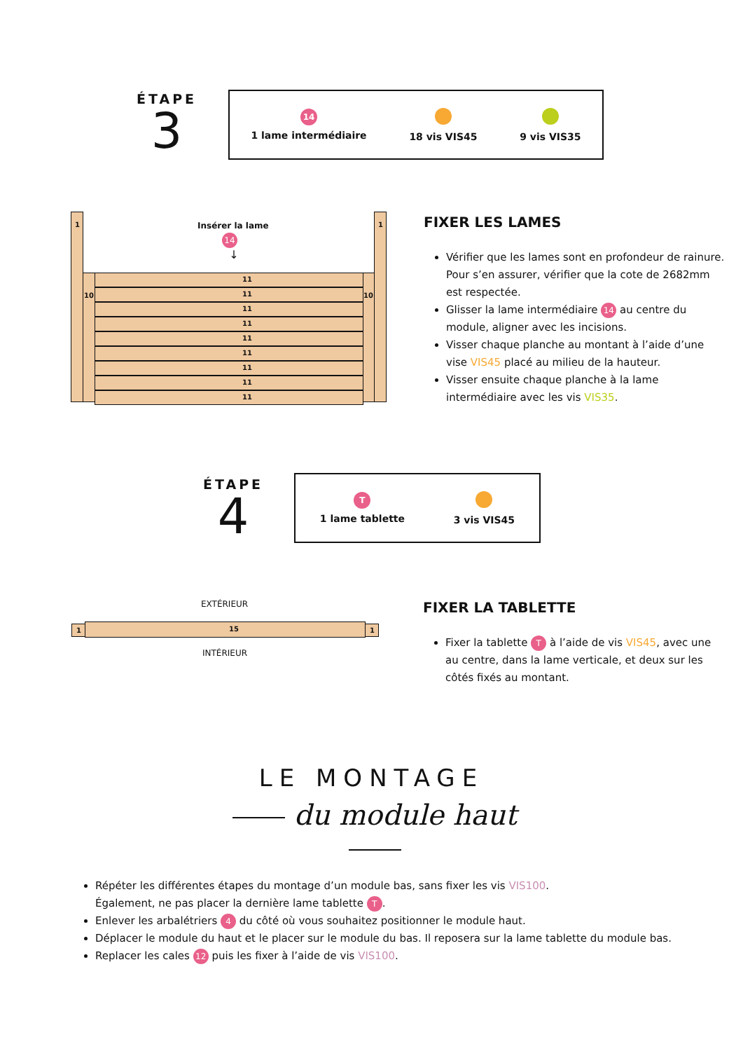ÉTAPE
3
14
1 lame intermédiaire
18 vis VIS45
9 vis VIS35
1 1
Insérer la lame
14
↓
10 10
11
11
11
11
11
11
11
11
11
FIXER LES LAMES
Vérifier que les lames sont en profondeur de rainure. Pour s’en assurer, vérifier que la cote de 2682mm est respectée.
Glisser la lame intermédiaire 14 au centre du module, aligner avec les incisions.
Visser chaque planche au montant à l’aide d’une vise VIS45 placé au milieu de la hauteur.
Visser ensuite chaque planche à la lame intermédiaire avec les vis VIS35.
ÉTAPE
4
T
1 lame tablette
3 vis VIS45
EXTÉRIEUR
1 15 1
INTÉRIEUR
FIXER LA TABLETTE
Fixer la tablette T à l’aide de vis VIS45, avec une au centre, dans la lame verticale, et deux sur les côtés fixés au montant.
LE MONTAGE
du module haut
Répéter les différentes étapes du montage d’un module bas, sans fixer les vis VIS100.
Également, ne pas placer la dernière lame tablette T.
Enlever les arbalétriers 4 du côté où vous souhaitez positionner le module haut.
Déplacer le module du haut et le placer sur le module du bas. Il reposera sur la lame tablette du module bas.
Replacer les cales 12 puis les fixer à l’aide de vis VIS100.